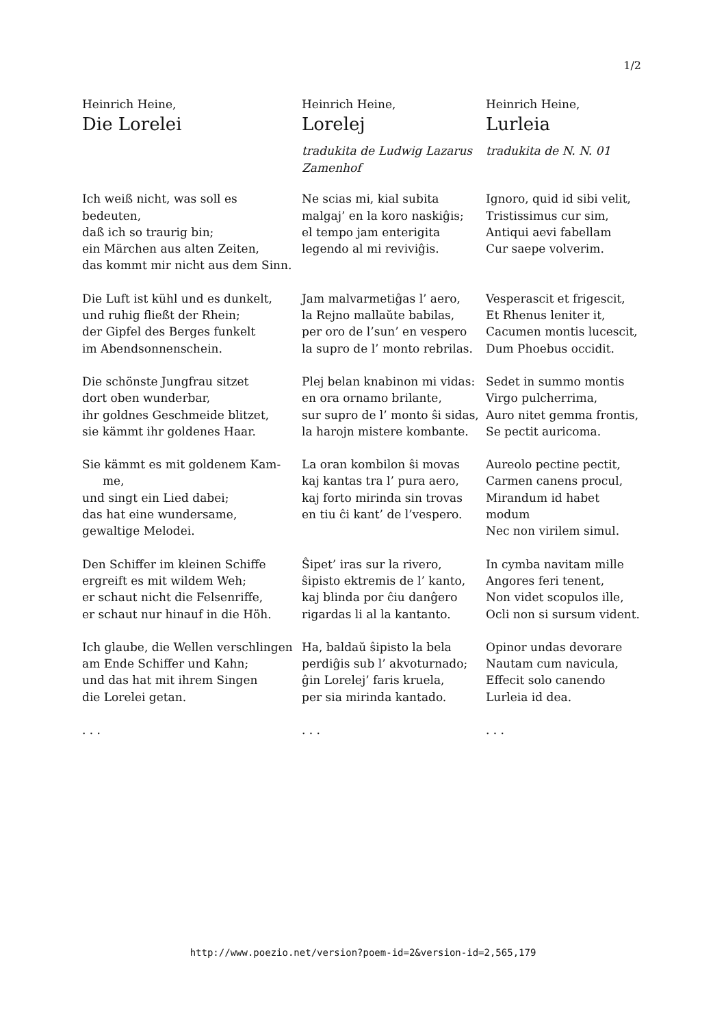1/2
| Heinrich Heine, | Heinrich Heine, | Heinrich Heine, |
| Die Lorelei | Lorelej | Lurleia |
| | tradukita de Ludwig Lazarus Zamenhof | tradukita de N. N. 01 |
| Ich weiß nicht, was soll es bedeuten, daß ich so traurig bin; ein Märchen aus alten Zeiten, das kommt mir nicht aus dem Sinn. | Ne scias mi, kial subita malgaj’ en la koro naskiĝis; el tempo jam enterigita legendo al mi reviviĝis. | Ignoro, quid id sibi velit, Tristissimus cur sim, Antiqui aevi fabellam Cur saepe volverim. |
| Die Luft ist kühl und es dunkelt, und ruhig fließt der Rhein; der Gipfel des Berges funkelt im Abendsonnenschein. | Jam malvarmetiĝas l’ aero, la Rejno mallaŭte babilas, per oro de l’sun’ en vespero la supro de l’ monto rebrilas. | Vesperascit et frigescit, Et Rhenus leniter it, Cacumen montis lucescit, Dum Phoebus occidit. |
| Die schönste Jungfrau sitzet dort oben wunderbar, ihr goldnes Geschmeide blitzet, sie kämmt ihr goldenes Haar. | Plej belan knabinon mi vidas: en ora ornamo brilante, sur supro de l’ monto ŝi sidas, la harojn mistere kombante. | Sedet in summo montis Virgo pulcherrima, Auro nitet gemma frontis, Se pectit auricoma. |
| Sie kämmt es mit goldenem Kam- me, und singt ein Lied dabei; das hat eine wundersame, gewaltige Melodei. | La oran kombilon ŝi movas kaj kantas tra l’ pura aero, kaj forto mirinda sin trovas en tiu ĉi kant’ de l’vespero. | Aureolo pectine pectit, Carmen canens procul, Mirandum id habet modum Nec non virilem simul. |
| Den Schiffer im kleinen Schiffe ergreift es mit wildem Weh; er schaut nicht die Felsenriffe, er schaut nur hinauf in die Höh. | Ŝipet’ iras sur la rivero, ŝipisto ektremis de l’ kanto, kaj blinda por ĉiu danĝero rigardas li al la kantanto. | In cymba navitam mille Angores feri tenent, Non videt scopulos ille, Ocli non si sursum vident. |
| Ich glaube, die Wellen verschlingen am Ende Schiffer und Kahn; und das hat mit ihrem Singen die Lorelei getan. | Ha, baldaŭ ŝipisto la bela perdiĝis sub l’ akvoturnado; ĝin Lorelej’ faris kruela, per sia mirinda kantado. | Opinor undas devorare Nautam cum navicula, Effecit solo canendo Lurleia id dea. |
| . . . | . . . | . . . |
http://www.poezio.net/version?poem-id=2&version-id=2,565,179